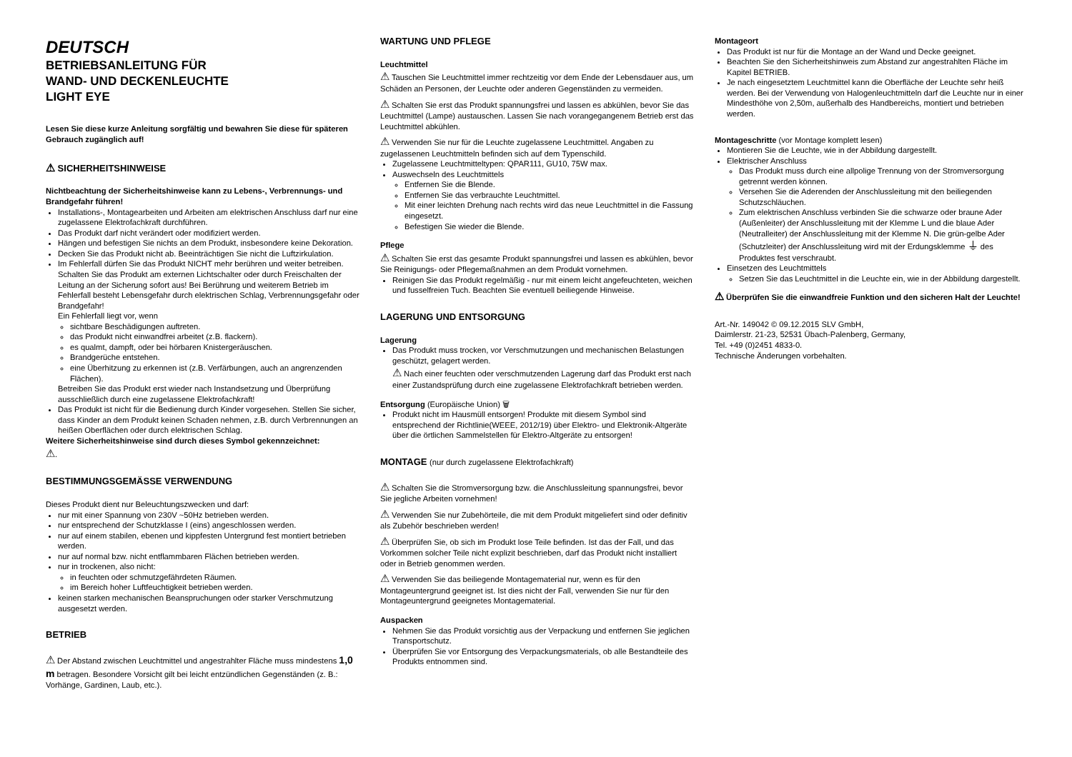DEUTSCH
BETRIEBSANLEITUNG FÜR
WAND- UND DECKENLEUCHTE
LIGHT EYE
Lesen Sie diese kurze Anleitung sorgfältig und bewahren Sie diese für späteren Gebrauch zugänglich auf!
⚠ SICHERHEITSHINWEISE
Nichtbeachtung der Sicherheitshinweise kann zu Lebens-, Verbrennungs- und Brandgefahr führen!
Installations-, Montagearbeiten und Arbeiten am elektrischen Anschluss darf nur eine zugelassene Elektrofachkraft durchführen.
Das Produkt darf nicht verändert oder modifiziert werden.
Hängen und befestigen Sie nichts an dem Produkt, insbesondere keine Dekoration.
Decken Sie das Produkt nicht ab. Beeinträchtigen Sie nicht die Luftzirkulation.
Im Fehlerfall dürfen Sie das Produkt NICHT mehr berühren und weiter betreiben. Schalten Sie das Produkt am externen Lichtschalter oder durch Freischalten der Leitung an der Sicherung sofort aus! Bei Berührung und weiterem Betrieb im Fehlerfall besteht Lebensgefahr durch elektrischen Schlag, Verbrennungsgefahr oder Brandgefahr!
Ein Fehlerfall liegt vor, wenn
sichtbare Beschädigungen auftreten.
das Produkt nicht einwandfrei arbeitet (z.B. flackern).
es qualmt, dampft, oder bei hörbaren Knistergeräuschen.
Brandgerüche entstehen.
eine Überhitzung zu erkennen ist (z.B. Verfärbungen, auch an angrenzenden Flächen).
Betreiben Sie das Produkt erst wieder nach Instandsetzung und Überprüfung ausschließlich durch eine zugelassene Elektrofachkraft!
Das Produkt ist nicht für die Bedienung durch Kinder vorgesehen. Stellen Sie sicher, dass Kinder an dem Produkt keinen Schaden nehmen, z.B. durch Verbrennungen an heißen Oberflächen oder durch elektrischen Schlag.
Weitere Sicherheitshinweise sind durch dieses Symbol gekennzeichnet:
⚠.
BESTIMMUNGSGEMÄSSE VERWENDUNG
Dieses Produkt dient nur Beleuchtungszwecken und darf:
nur mit einer Spannung von 230V ~50Hz betrieben werden.
nur entsprechend der Schutzklasse I (eins) angeschlossen werden.
nur auf einem stabilen, ebenen und kippfesten Untergrund fest montiert betrieben werden.
nur auf normal bzw. nicht entflammbaren Flächen betrieben werden.
nur in trockenen, also nicht:
in feuchten oder schmutzgefährdeten Räumen.
im Bereich hoher Luftfeuchtigkeit betrieben werden.
keinen starken mechanischen Beanspruchungen oder starker Verschmutzung ausgesetzt werden.
BETRIEB
⚠ Der Abstand zwischen Leuchtmittel und angestrahlter Fläche muss mindestens 1,0 m betragen. Besondere Vorsicht gilt bei leicht entzündlichen Gegenständen (z. B.: Vorhänge, Gardinen, Laub, etc.).
WARTUNG UND PFLEGE
Leuchtmittel
⚠ Tauschen Sie Leuchtmittel immer rechtzeitig vor dem Ende der Lebensdauer aus, um Schäden an Personen, der Leuchte oder anderen Gegenständen zu vermeiden.
⚠ Schalten Sie erst das Produkt spannungsfrei und lassen es abkühlen, bevor Sie das Leuchtmittel (Lampe) austauschen. Lassen Sie nach vorangegangenem Betrieb erst das Leuchtmittel abkühlen.
⚠ Verwenden Sie nur für die Leuchte zugelassene Leuchtmittel. Angaben zu zugelassenen Leuchtmitteln befinden sich auf dem Typenschild.
Zugelassene Leuchtmitteltypen: QPAR111, GU10, 75W max.
Auswechseln des Leuchtmittels
Entfernen Sie die Blende.
Entfernen Sie das verbrauchte Leuchtmittel.
Mit einer leichten Drehung nach rechts wird das neue Leuchtmittel in die Fassung eingesetzt.
Befestigen Sie wieder die Blende.
Pflege
⚠ Schalten Sie erst das gesamte Produkt spannungsfrei und lassen es abkühlen, bevor Sie Reinigungs- oder Pflegemaßnahmen an dem Produkt vornehmen.
Reinigen Sie das Produkt regelmäßig - nur mit einem leicht angefeuchteten, weichen und fusselfreien Tuch. Beachten Sie eventuell beiliegende Hinweise.
LAGERUNG UND ENTSORGUNG
Lagerung
Das Produkt muss trocken, vor Verschmutzungen und mechanischen Belastungen geschützt, gelagert werden.
⚠ Nach einer feuchten oder verschmutzenden Lagerung darf das Produkt erst nach einer Zustandsprüfung durch eine zugelassene Elektrofachkraft betrieben werden.
Entsorgung (Europäische Union) 🗑
Produkt nicht im Hausmüll entsorgen! Produkte mit diesem Symbol sind entsprechend der Richtlinie(WEEE, 2012/19) über Elektro- und Elektronik-Altgeräte über die örtlichen Sammelstellen für Elektro-Altgeräte zu entsorgen!
MONTAGE (nur durch zugelassene Elektrofachkraft)
⚠ Schalten Sie die Stromversorgung bzw. die Anschlussleitung spannungsfrei, bevor Sie jegliche Arbeiten vornehmen!
⚠ Verwenden Sie nur Zubehörteile, die mit dem Produkt mitgeliefert sind oder definitiv als Zubehör beschrieben werden!
⚠ Überprüfen Sie, ob sich im Produkt lose Teile befinden. Ist das der Fall, und das Vorkommen solcher Teile nicht explizit beschrieben, darf das Produkt nicht installiert oder in Betrieb genommen werden.
⚠ Verwenden Sie das beiliegende Montagematerial nur, wenn es für den Montageuntergrund geeignet ist. Ist dies nicht der Fall, verwenden Sie nur für den Montageuntergrund geeignetes Montagematerial.
Auspacken
Nehmen Sie das Produkt vorsichtig aus der Verpackung und entfernen Sie jeglichen Transportschutz.
Überprüfen Sie vor Entsorgung des Verpackungsmaterials, ob alle Bestandteile des Produkts entnommen sind.
Montageort
Das Produkt ist nur für die Montage an der Wand und Decke geeignet.
Beachten Sie den Sicherheitshinweis zum Abstand zur angestrahlten Fläche im Kapitel BETRIEB.
Je nach eingesetztem Leuchtmittel kann die Oberfläche der Leuchte sehr heiß werden. Bei der Verwendung von Halogenleuchtmitteln darf die Leuchte nur in einer Mindesthöhe von 2,50m, außerhalb des Handbereichs, montiert und betrieben werden.
Montageschritte (vor Montage komplett lesen)
Montieren Sie die Leuchte, wie in der Abbildung dargestellt.
Elektrischer Anschluss
Das Produkt muss durch eine allpolige Trennung von der Stromversorgung getrennt werden können.
Versehen Sie die Aderenden der Anschlussleitung mit den beiliegenden Schutzschläuchen.
Zum elektrischen Anschluss verbinden Sie die schwarze oder braune Ader (Außenleiter) der Anschlussleitung mit der Klemme L und die blaue Ader (Neutralleiter) der Anschlussleitung mit der Klemme N. Die grün-gelbe Ader (Schutzleiter) der Anschlussleitung wird mit der Erdungsklemme ⏚ des Produktes fest verschraubt.
Einsetzen des Leuchtmittels
Setzen Sie das Leuchtmittel in die Leuchte ein, wie in der Abbildung dargestellt.
⚠ Überprüfen Sie die einwandfreie Funktion und den sicheren Halt der Leuchte!
Art.-Nr. 149042 © 09.12.2015 SLV GmbH,
Daimlerstr. 21-23, 52531 Übach-Palenberg, Germany,
Tel. +49 (0)2451 4833-0.
Technische Änderungen vorbehalten.